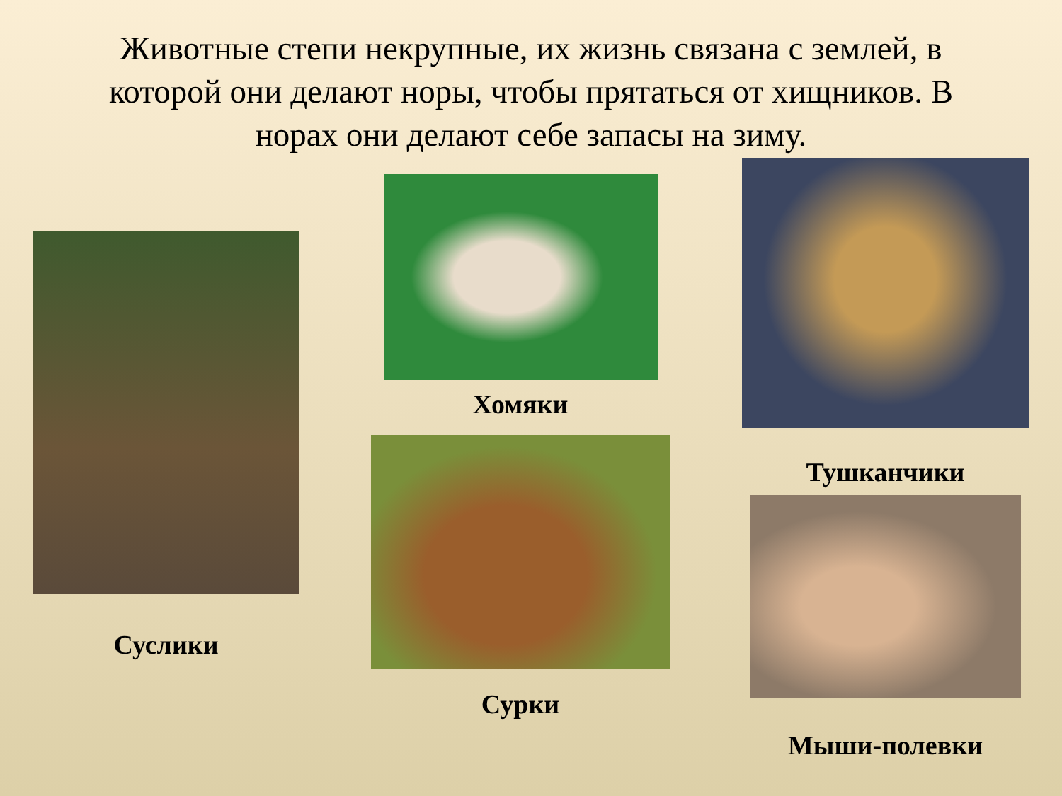Животные степи некрупные, их жизнь связана с землей, в которой они делают норы, чтобы прятаться от хищников. В норах они делают себе запасы на зиму.
Суслики
Хомяки
Сурки
Тушканчики
Мыши-полевки